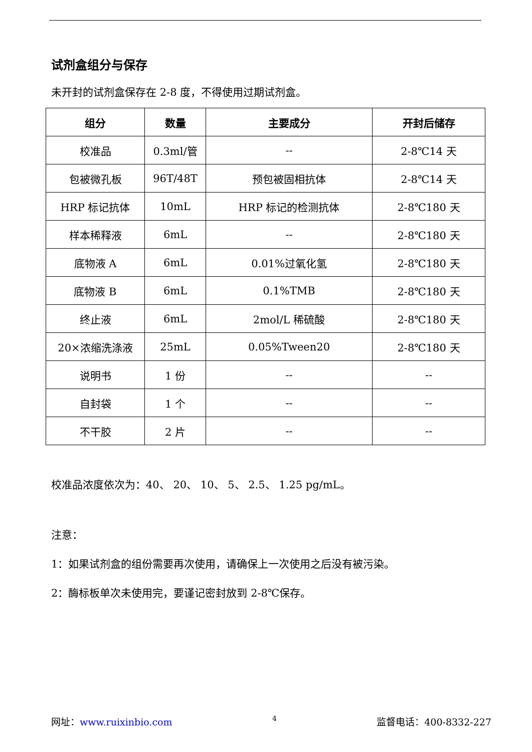试剂盒组分与保存
未开封的试剂盒保存在 2-8 度，不得使用过期试剂盒。
| 组分 | 数量 | 主要成分 | 开封后储存 |
| --- | --- | --- | --- |
| 校准品 | 0.3ml/管 | -- | 2-8℃14 天 |
| 包被微孔板 | 96T/48T | 预包被固相抗体 | 2-8℃14 天 |
| HRP 标记抗体 | 10mL | HRP 标记的检测抗体 | 2-8℃180 天 |
| 样本稀释液 | 6mL | -- | 2-8℃180 天 |
| 底物液 A | 6mL | 0.01%过氧化氢 | 2-8℃180 天 |
| 底物液 B | 6mL | 0.1%TMB | 2-8℃180 天 |
| 终止液 | 6mL | 2mol/L 稀硫酸 | 2-8℃180 天 |
| 20×浓缩洗涤液 | 25mL | 0.05%Tween20 | 2-8℃180 天 |
| 说明书 | 1 份 | -- | -- |
| 自封袋 | 1 个 | -- | -- |
| 不干胶 | 2 片 | -- | -- |
校准品浓度依次为：40、 20、 10、 5、 2.5、 1.25 pg/mL。
注意：
1：如果试剂盒的组份需要再次使用，请确保上一次使用之后没有被污染。
2：酶标板单次未使用完，要谨记密封放到 2-8℃保存。
网址：www.ruixinbio.com 4 监督电话：400-8332-227